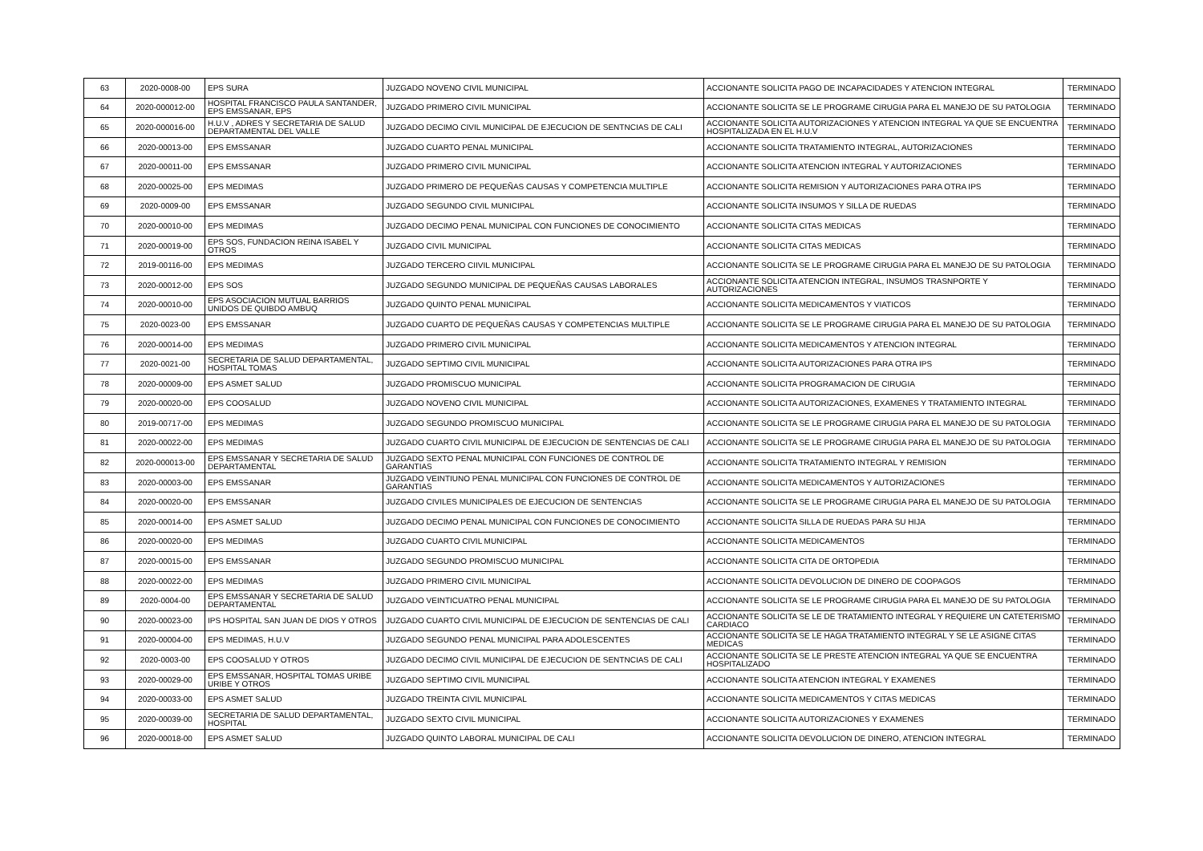| 63 | 2020-0008-00 | EPS SURA | JUZGADO NOVENO CIVIL MUNICIPAL | ACCIONANTE SOLICITA PAGO DE INCAPACIDADES Y ATENCION INTEGRAL | TERMINADO |
| 64 | 2020-000012-00 | HOSPITAL FRANCISCO PAULA SANTANDER, EPS EMSSANAR, EPS | JUZGADO PRIMERO CIVIL MUNICIPAL | ACCIONANTE SOLICITA SE LE PROGRAME CIRUGIA PARA EL MANEJO DE SU PATOLOGIA | TERMINADO |
| 65 | 2020-000016-00 | H.U.V , ADRES Y SECRETARIA DE SALUD DEPARTAMENTAL DEL VALLE | JUZGADO DECIMO CIVIL MUNICIPAL DE EJECUCION DE SENTNCIAS DE CALI | ACCIONANTE SOLICITA AUTORIZACIONES Y ATENCION INTEGRAL YA QUE SE ENCUENTRA HOSPITALIZADA EN EL H.U.V | TERMINADO |
| 66 | 2020-00013-00 | EPS EMSSANAR | JUZGADO CUARTO PENAL MUNICIPAL | ACCIONANTE SOLICITA TRATAMIENTO INTEGRAL, AUTORIZACIONES | TERMINADO |
| 67 | 2020-00011-00 | EPS EMSSANAR | JUZGADO PRIMERO CIVIL MUNICIPAL | ACCIONANTE SOLICITA ATENCION INTEGRAL Y AUTORIZACIONES | TERMINADO |
| 68 | 2020-00025-00 | EPS MEDIMAS | JUZGADO PRIMERO DE PEQUEÑAS CAUSAS Y COMPETENCIA MULTIPLE | ACCIONANTE SOLICITA REMISION Y AUTORIZACIONES PARA OTRA IPS | TERMINADO |
| 69 | 2020-0009-00 | EPS EMSSANAR | JUZGADO SEGUNDO CIVIL MUNICIPAL | ACCIONANTE SOLICITA INSUMOS Y SILLA DE RUEDAS | TERMINADO |
| 70 | 2020-00010-00 | EPS MEDIMAS | JUZGADO DECIMO PENAL MUNICIPAL CON FUNCIONES DE CONOCIMIENTO | ACCIONANTE SOLICITA CITAS MEDICAS | TERMINADO |
| 71 | 2020-00019-00 | EPS SOS, FUNDACION REINA ISABEL Y OTROS | JUZGADO CIVIL MUNICIPAL | ACCIONANTE SOLICITA CITAS MEDICAS | TERMINADO |
| 72 | 2019-00116-00 | EPS MEDIMAS | JUZGADO TERCERO CIIVIL MUNICIPAL | ACCIONANTE SOLICITA SE LE PROGRAME CIRUGIA PARA EL MANEJO DE SU PATOLOGIA | TERMINADO |
| 73 | 2020-00012-00 | EPS SOS | JUZGADO SEGUNDO MUNICIPAL DE PEQUEÑAS CAUSAS LABORALES | ACCIONANTE SOLICITA ATENCION INTEGRAL, INSUMOS TRASNPORTE Y AUTORIZACIONES | TERMINADO |
| 74 | 2020-00010-00 | EPS ASOCIACION MUTUAL BARRIOS UNIDOS DE QUIBDO AMBUQ | JUZGADO QUINTO PENAL MUNICIPAL | ACCIONANTE SOLICITA MEDICAMENTOS Y VIATICOS | TERMINADO |
| 75 | 2020-0023-00 | EPS EMSSANAR | JUZGADO CUARTO DE PEQUEÑAS CAUSAS Y COMPETENCIAS MULTIPLE | ACCIONANTE SOLICITA SE LE PROGRAME CIRUGIA PARA EL MANEJO DE SU PATOLOGIA | TERMINADO |
| 76 | 2020-00014-00 | EPS MEDIMAS | JUZGADO PRIMERO CIVIL MUNICIPAL | ACCIONANTE SOLICITA MEDICAMENTOS Y ATENCION INTEGRAL | TERMINADO |
| 77 | 2020-0021-00 | SECRETARIA DE SALUD DEPARTAMENTAL, HOSPITAL TOMAS | JUZGADO SEPTIMO CIVIL MUNICIPAL | ACCIONANTE SOLICITA AUTORIZACIONES PARA OTRA IPS | TERMINADO |
| 78 | 2020-00009-00 | EPS ASMET SALUD | JUZGADO PROMISCUO MUNICIPAL | ACCIONANTE SOLICITA PROGRAMACION DE CIRUGIA | TERMINADO |
| 79 | 2020-00020-00 | EPS COOSALUD | JUZGADO NOVENO CIVIL MUNICIPAL | ACCIONANTE SOLICITA AUTORIZACIONES, EXAMENES Y TRATAMIENTO INTEGRAL | TERMINADO |
| 80 | 2019-00717-00 | EPS MEDIMAS | JUZGADO SEGUNDO PROMISCUO MUNICIPAL | ACCIONANTE SOLICITA SE LE PROGRAME CIRUGIA PARA EL MANEJO DE SU PATOLOGIA | TERMINADO |
| 81 | 2020-00022-00 | EPS MEDIMAS | JUZGADO CUARTO CIVIL MUNICIPAL DE EJECUCION DE SENTENCIAS DE CALI | ACCIONANTE SOLICITA SE LE PROGRAME CIRUGIA PARA EL MANEJO DE SU PATOLOGIA | TERMINADO |
| 82 | 2020-000013-00 | EPS EMSSANAR Y SECRETARIA DE SALUD DEPARTAMENTAL | JUZGADO SEXTO PENAL MUNICIPAL CON FUNCIONES DE CONTROL DE GARANTIAS | ACCIONANTE SOLICITA TRATAMIENTO INTEGRAL Y REMISION | TERMINADO |
| 83 | 2020-00003-00 | EPS EMSSANAR | JUZGADO VEINTIUNO PENAL MUNICIPAL CON FUNCIONES DE CONTROL DE GARANTIAS | ACCIONANTE SOLICITA MEDICAMENTOS Y AUTORIZACIONES | TERMINADO |
| 84 | 2020-00020-00 | EPS EMSSANAR | JUZGADO CIVILES MUNICIPALES DE EJECUCION DE SENTENCIAS | ACCIONANTE SOLICITA SE LE PROGRAME CIRUGIA PARA EL MANEJO DE SU PATOLOGIA | TERMINADO |
| 85 | 2020-00014-00 | EPS ASMET SALUD | JUZGADO DECIMO PENAL MUNICIPAL CON FUNCIONES DE CONOCIMIENTO | ACCIONANTE SOLICITA SILLA DE RUEDAS PARA SU HIJA | TERMINADO |
| 86 | 2020-00020-00 | EPS MEDIMAS | JUZGADO CUARTO CIVIL MUNICIPAL | ACCIONANTE SOLICITA MEDICAMENTOS | TERMINADO |
| 87 | 2020-00015-00 | EPS EMSSANAR | JUZGADO SEGUNDO PROMISCUO MUNICIPAL | ACCIONANTE SOLICITA CITA DE ORTOPEDIA | TERMINADO |
| 88 | 2020-00022-00 | EPS MEDIMAS | JUZGADO PRIMERO CIVIL MUNICIPAL | ACCIONANTE SOLICITA DEVOLUCION DE DINERO DE COOPAGOS | TERMINADO |
| 89 | 2020-0004-00 | EPS EMSSANAR Y SECRETARIA DE SALUD DEPARTAMENTAL | JUZGADO VEINTICUATRO PENAL MUNICIPAL | ACCIONANTE SOLICITA SE LE PROGRAME CIRUGIA PARA EL MANEJO DE SU PATOLOGIA | TERMINADO |
| 90 | 2020-00023-00 | IPS HOSPITAL SAN JUAN DE DIOS Y OTROS | JUZGADO CUARTO CIVIL MUNICIPAL DE EJECUCION DE SENTENCIAS DE CALI | ACCIONANTE SOLICITA SE LE DE TRATAMIENTO INTEGRAL Y REQUIERE UN CATETERISMO CARDIACO | TERMINADO |
| 91 | 2020-00004-00 | EPS MEDIMAS, H.U.V | JUZGADO SEGUNDO PENAL MUNICIPAL PARA ADOLESCENTES | ACCIONANTE SOLICITA SE LE HAGA TRATAMIENTO INTEGRAL Y SE LE ASIGNE CITAS MEDICAS | TERMINADO |
| 92 | 2020-0003-00 | EPS COOSALUD Y OTROS | JUZGADO DECIMO CIVIL MUNICIPAL DE EJECUCION DE SENTNCIAS DE CALI | ACCIONANTE SOLICITA SE LE PRESTE ATENCION INTEGRAL YA QUE SE ENCUENTRA HOSPITALIZADO | TERMINADO |
| 93 | 2020-00029-00 | EPS EMSSANAR, HOSPITAL TOMAS URIBE URIBE Y OTROS | JUZGADO SEPTIMO CIVIL MUNICIPAL | ACCIONANTE SOLICITA ATENCION INTEGRAL Y EXAMENES | TERMINADO |
| 94 | 2020-00033-00 | EPS ASMET SALUD | JUZGADO TREINTA CIVIL MUNICIPAL | ACCIONANTE SOLICITA MEDICAMENTOS Y CITAS MEDICAS | TERMINADO |
| 95 | 2020-00039-00 | SECRETARIA DE SALUD DEPARTAMENTAL, HOSPITAL | JUZGADO SEXTO CIVIL MUNICIPAL | ACCIONANTE SOLICITA AUTORIZACIONES Y EXAMENES | TERMINADO |
| 96 | 2020-00018-00 | EPS ASMET SALUD | JUZGADO QUINTO LABORAL MUNICIPAL DE CALI | ACCIONANTE SOLICITA DEVOLUCION DE DINERO, ATENCION INTEGRAL | TERMINADO |